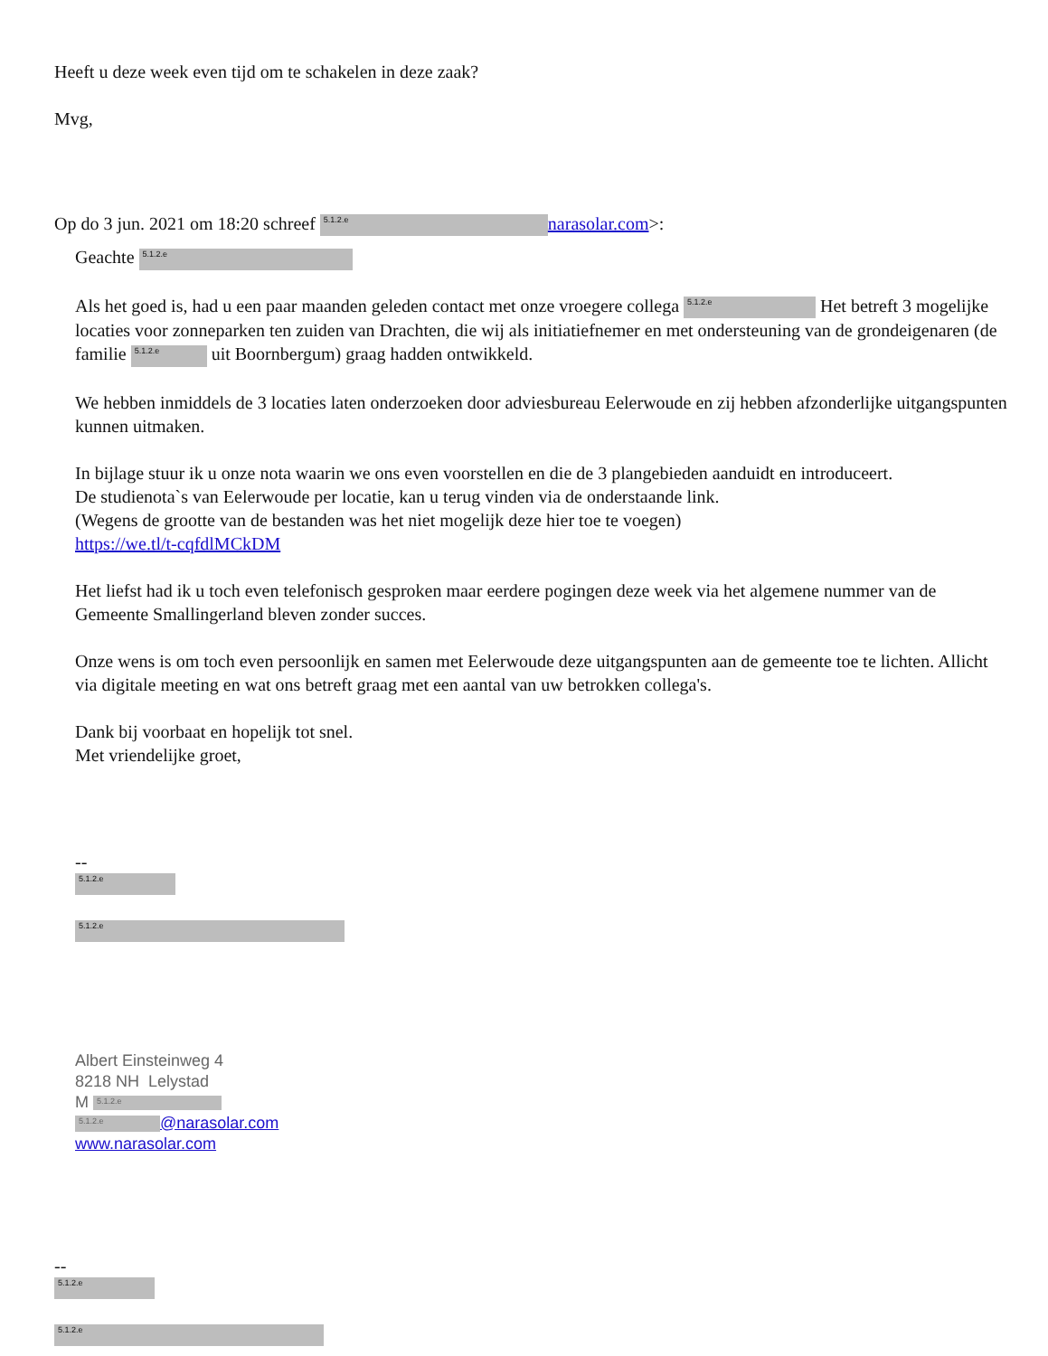Heeft u deze week even tijd om te schakelen in deze zaak?
Mvg,
Op do 3 jun. 2021 om 18:20 schreef 5.1.2.e narasolar.com>:
Geachte 5.1.2.e
Als het goed is, had u een paar maanden geleden contact met onze vroegere collega 5.1.2.e Het betreft 3 mogelijke locaties voor zonneparken ten zuiden van Drachten, die wij als initiatiefnemer en met ondersteuning van de grondeigenaren (de familie 5.1.2.e uit Boornbergum) graag hadden ontwikkeld.
We hebben inmiddels de 3 locaties laten onderzoeken door adviesbureau Eelerwoude en zij hebben afzonderlijke uitgangspunten kunnen uitmaken.
In bijlage stuur ik u onze nota waarin we ons even voorstellen en die de 3 plangebieden aanduidt en introduceert.
De studienota`s van Eelerwoude per locatie, kan u terug vinden via de onderstaande link.
(Wegens de grootte van de bestanden was het niet mogelijk deze hier toe te voegen)
https://we.tl/t-cqfdlMCkDM
Het liefst had ik u toch even telefonisch gesproken maar eerdere pogingen deze week via het algemene nummer van de Gemeente Smallingerland bleven zonder succes.
Onze wens is om toch even persoonlijk en samen met Eelerwoude deze uitgangspunten aan de gemeente toe te lichten. Allicht via digitale meeting en wat ons betreft graag met een aantal van uw betrokken collega's.
Dank bij voorbaat en hopelijk tot snel.
Met vriendelijke groet,
--
5.1.2.e
5.1.2.e
Albert Einsteinweg 4
8218 NH Lelystad
M 5.1.2.e
5.1.2.e @narasolar.com
www.narasolar.com
--
5.1.2.e
5.1.2.e